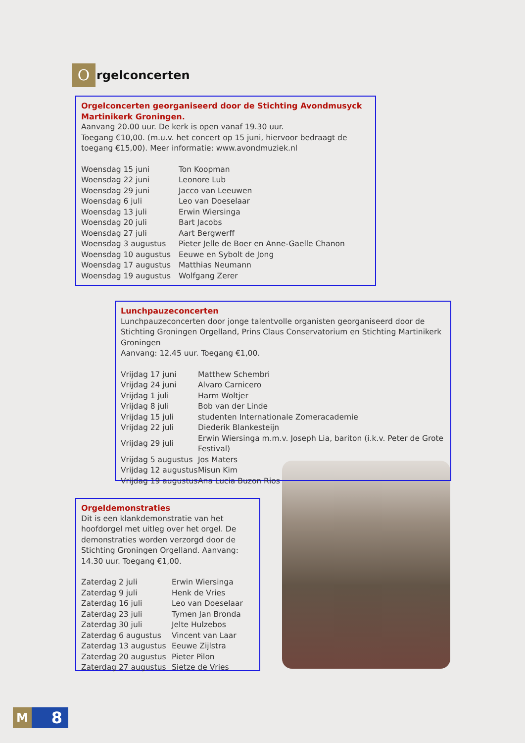O
rgelconcerten
Orgelconcerten georganiseerd door de Stichting Avondmusyck Martinikerk Groningen.
Aanvang 20.00 uur. De kerk is open vanaf 19.30 uur.
Toegang €10,00. (m.u.v. het concert op 15 juni, hiervoor bedraagt de toegang €15,00). Meer informatie: www.avondmuziek.nl
| Woensdag 15 juni | Ton Koopman |
| Woensdag 22 juni | Leonore Lub |
| Woensdag 29 juni | Jacco van Leeuwen |
| Woensdag 6 juli | Leo van Doeselaar |
| Woensdag 13 juli | Erwin Wiersinga |
| Woensdag 20 juli | Bart Jacobs |
| Woensdag 27 juli | Aart Bergwerff |
| Woensdag 3 augustus | Pieter Jelle de Boer en Anne-Gaelle Chanon |
| Woensdag 10 augustus | Eeuwe en Sybolt de Jong |
| Woensdag 17 augustus | Matthias Neumann |
| Woensdag 19 augustus | Wolfgang Zerer |
Lunchpauzeconcerten
Lunchpauzeconcerten door jonge talentvolle organisten georganiseerd door de Stichting Groningen Orgelland, Prins Claus Conservatorium en Stichting Martinikerk Groningen
Aanvang: 12.45 uur. Toegang €1,00.
| Vrijdag 17 juni | Matthew Schembri |
| Vrijdag 24 juni | Alvaro Carnicero |
| Vrijdag 1 juli | Harm Woltjer |
| Vrijdag 8 juli | Bob van der Linde |
| Vrijdag 15 juli | studenten Internationale Zomeracademie |
| Vrijdag 22 juli | Diederik Blankesteijn |
| Vrijdag 29 juli | Erwin Wiersinga m.m.v. Joseph Lia, bariton (i.k.v. Peter de Grote Festival) |
| Vrijdag 5 augustus | Jos Maters |
| Vrijdag 12 augustus | Misun Kim |
| Vrijdag 19 augustus | Ana Lucia Buzon Rios |
Orgeldemonstraties
Dit is een klankdemonstratie van het hoofdorgel met uitleg over het orgel. De demonstraties worden verzorgd door de Stichting Groningen Orgelland. Aanvang: 14.30 uur. Toegang €1,00.
| Zaterdag 2 juli | Erwin Wiersinga |
| Zaterdag 9 juli | Henk de Vries |
| Zaterdag 16 juli | Leo van Doeselaar |
| Zaterdag 23 juli | Tymen Jan Bronda |
| Zaterdag 30 juli | Jelte Hulzebos |
| Zaterdag 6 augustus | Vincent van Laar |
| Zaterdag 13 augustus | Eeuwe Zijlstra |
| Zaterdag 20 augustus | Pieter Pilon |
| Zaterdag 27 augustus | Sietze de Vries |
M
8